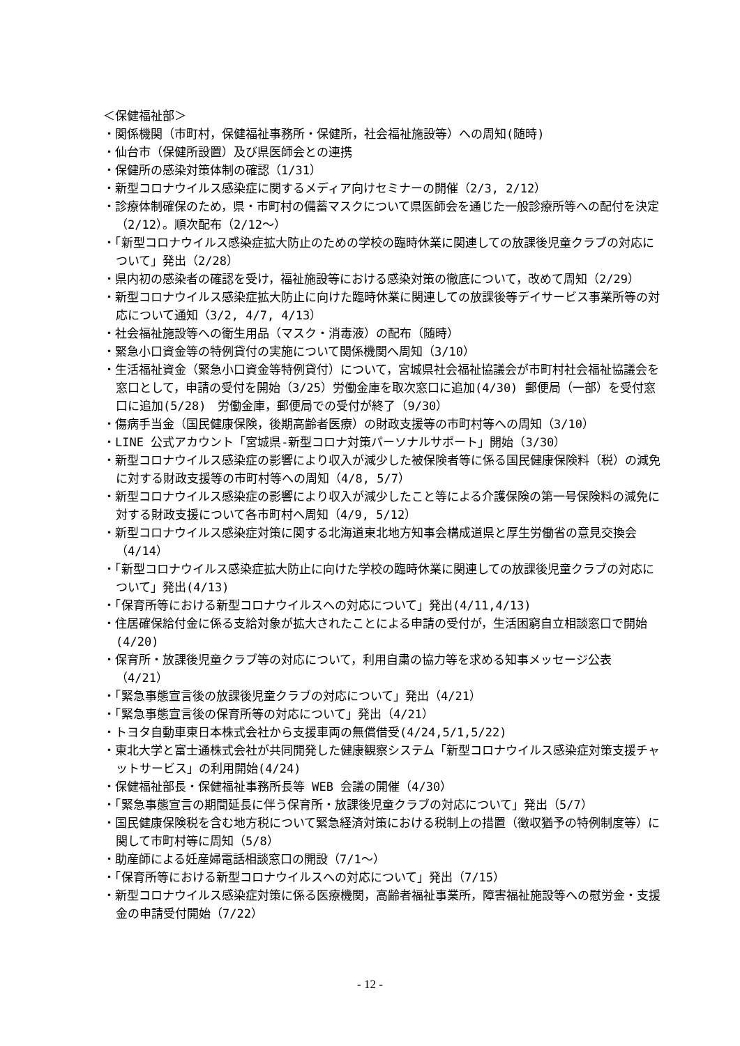＜保健福祉部＞
・関係機関（市町村，保健福祉事務所・保健所，社会福祉施設等）への周知(随時)
・仙台市（保健所設置）及び県医師会との連携
・保健所の感染対策体制の確認（1/31）
・新型コロナウイルス感染症に関するメディア向けセミナーの開催（2/3, 2/12）
・診療体制確保のため，県・市町村の備蓄マスクについて県医師会を通じた一般診療所等への配付を決定（2/12）。順次配布（2/12～）
・「新型コロナウイルス感染症拡大防止のための学校の臨時休業に関連しての放課後児童クラブの対応について」発出（2/28）
・県内初の感染者の確認を受け，福祉施設等における感染対策の徹底について，改めて周知（2/29）
・新型コロナウイルス感染症拡大防止に向けた臨時休業に関連しての放課後等デイサービス事業所等の対応について通知（3/2, 4/7, 4/13）
・社会福祉施設等への衛生用品（マスク・消毒液）の配布（随時）
・緊急小口資金等の特例貸付の実施について関係機関へ周知（3/10）
・生活福祉資金（緊急小口資金等特例貸付）について，宮城県社会福祉協議会が市町村社会福祉協議会を窓口として，申請の受付を開始（3/25）労働金庫を取次窓口に追加(4/30) 郵便局（一部）を受付窓口に追加(5/28)　労働金庫，郵便局での受付が終了（9/30）
・傷病手当金（国民健康保険，後期高齢者医療）の財政支援等の市町村等への周知（3/10）
・LINE 公式アカウント「宮城県-新型コロナ対策パーソナルサポート」開始（3/30）
・新型コロナウイルス感染症の影響により収入が減少した被保険者等に係る国民健康保険料（税）の減免に対する財政支援等の市町村等への周知（4/8, 5/7）
・新型コロナウイルス感染症の影響により収入が減少したこと等による介護保険の第一号保険料の減免に対する財政支援について各市町村へ周知（4/9, 5/12）
・新型コロナウイルス感染症対策に関する北海道東北地方知事会構成道県と厚生労働省の意見交換会（4/14）
・「新型コロナウイルス感染症拡大防止に向けた学校の臨時休業に関連しての放課後児童クラブの対応について」発出(4/13)
・「保育所等における新型コロナウイルスへの対応について」発出(4/11,4/13)
・住居確保給付金に係る支給対象が拡大されたことによる申請の受付が，生活困窮自立相談窓口で開始(4/20)
・保育所・放課後児童クラブ等の対応について，利用自粛の協力等を求める知事メッセージ公表（4/21）
・「緊急事態宣言後の放課後児童クラブの対応について」発出（4/21）
・「緊急事態宣言後の保育所等の対応について」発出（4/21）
・トヨタ自動車東日本株式会社から支援車両の無償借受(4/24,5/1,5/22)
・東北大学と富士通株式会社が共同開発した健康観察システム「新型コロナウイルス感染症対策支援チャットサービス」の利用開始(4/24)
・保健福祉部長・保健福祉事務所長等 WEB 会議の開催（4/30）
・「緊急事態宣言の期間延長に伴う保育所・放課後児童クラブの対応について」発出（5/7）
・国民健康保険税を含む地方税について緊急経済対策における税制上の措置（徴収猶予の特例制度等）に関して市町村等に周知（5/8）
・助産師による妊産婦電話相談窓口の開設（7/1～）
・「保育所等における新型コロナウイルスへの対応について」発出（7/15）
・新型コロナウイルス感染症対策に係る医療機関，高齢者福祉事業所，障害福祉施設等への慰労金・支援金の申請受付開始（7/22）
- 12 -